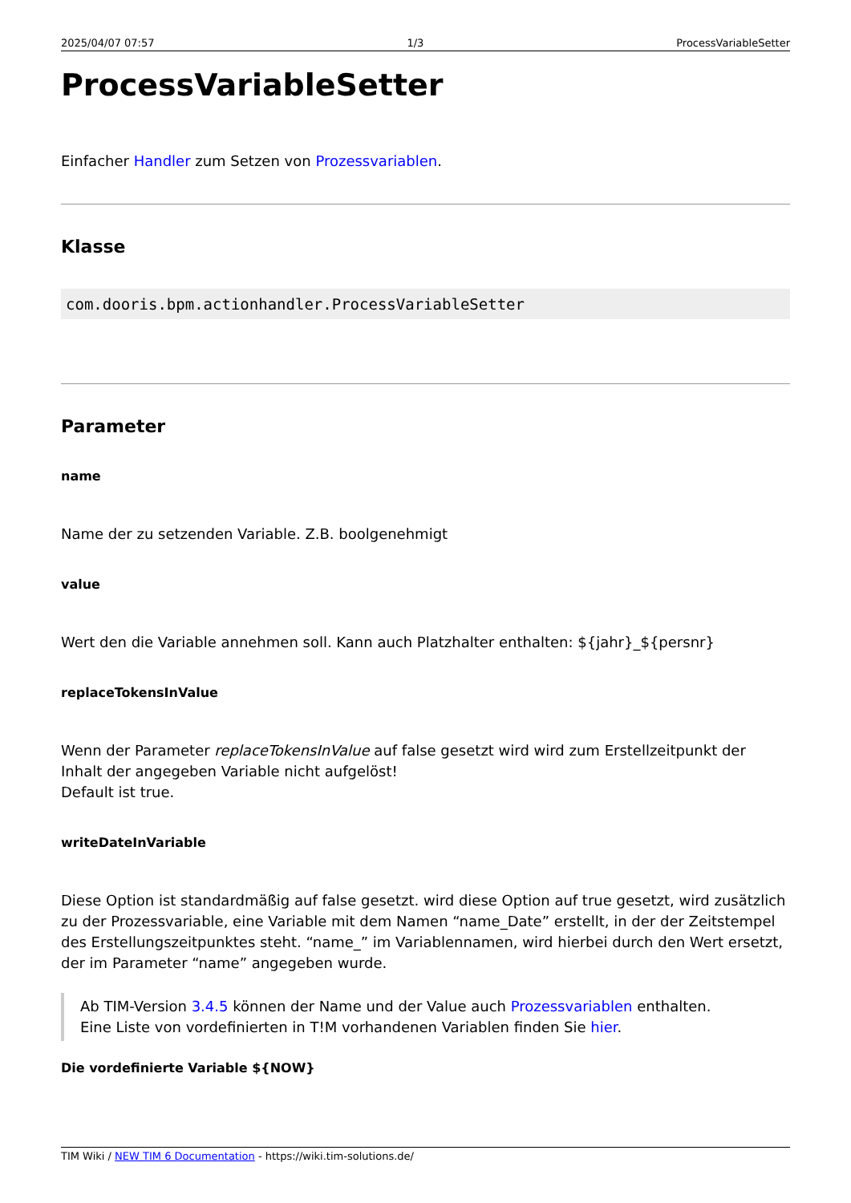2025/04/07 07:57 1/3 ProcessVariableSetter
ProcessVariableSetter
Einfacher Handler zum Setzen von Prozessvariablen.
Klasse
com.dooris.bpm.actionhandler.ProcessVariableSetter
Parameter
name
Name der zu setzenden Variable. Z.B. boolgenehmigt
value
Wert den die Variable annehmen soll. Kann auch Platzhalter enthalten: ${jahr}_${persnr}
replaceTokensInValue
Wenn der Parameter replaceTokensInValue auf false gesetzt wird wird zum Erstellzeitpunkt der Inhalt der angegeben Variable nicht aufgelöst!
Default ist true.
writeDateInVariable
Diese Option ist standardmäßig auf false gesetzt. wird diese Option auf true gesetzt, wird zusätzlich zu der Prozessvariable, eine Variable mit dem Namen “name_Date” erstellt, in der der Zeitstempel des Erstellungszeitpunktes steht. “name_” im Variablennamen, wird hierbei durch den Wert ersetzt, der im Parameter “name” angegeben wurde.
Ab TIM-Version 3.4.5 können der Name und der Value auch Prozessvariablen enthalten.
Eine Liste von vordefinierten in T!M vorhandenen Variablen finden Sie hier.
Die vordefinierte Variable ${NOW}
TIM Wiki / NEW TIM 6 Documentation - https://wiki.tim-solutions.de/